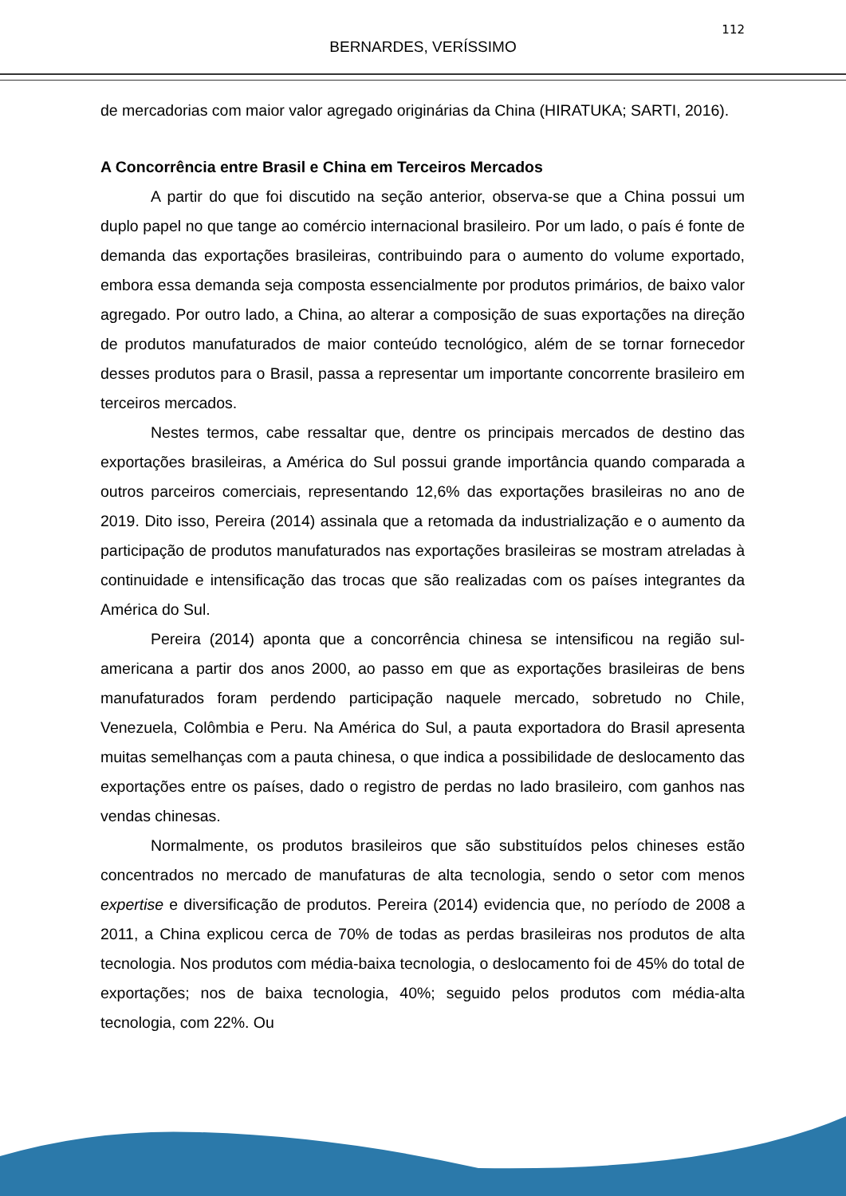112
BERNARDES, VERÍSSIMO
de mercadorias com maior valor agregado originárias da China (HIRATUKA; SARTI, 2016).
A Concorrência entre Brasil e China em Terceiros Mercados
A partir do que foi discutido na seção anterior, observa-se que a China possui um duplo papel no que tange ao comércio internacional brasileiro. Por um lado, o país é fonte de demanda das exportações brasileiras, contribuindo para o aumento do volume exportado, embora essa demanda seja composta essencialmente por produtos primários, de baixo valor agregado. Por outro lado, a China, ao alterar a composição de suas exportações na direção de produtos manufaturados de maior conteúdo tecnológico, além de se tornar fornecedor desses produtos para o Brasil, passa a representar um importante concorrente brasileiro em terceiros mercados.
Nestes termos, cabe ressaltar que, dentre os principais mercados de destino das exportações brasileiras, a América do Sul possui grande importância quando comparada a outros parceiros comerciais, representando 12,6% das exportações brasileiras no ano de 2019. Dito isso, Pereira (2014) assinala que a retomada da industrialização e o aumento da participação de produtos manufaturados nas exportações brasileiras se mostram atreladas à continuidade e intensificação das trocas que são realizadas com os países integrantes da América do Sul.
Pereira (2014) aponta que a concorrência chinesa se intensificou na região sul-americana a partir dos anos 2000, ao passo em que as exportações brasileiras de bens manufaturados foram perdendo participação naquele mercado, sobretudo no Chile, Venezuela, Colômbia e Peru. Na América do Sul, a pauta exportadora do Brasil apresenta muitas semelhanças com a pauta chinesa, o que indica a possibilidade de deslocamento das exportações entre os países, dado o registro de perdas no lado brasileiro, com ganhos nas vendas chinesas.
Normalmente, os produtos brasileiros que são substituídos pelos chineses estão concentrados no mercado de manufaturas de alta tecnologia, sendo o setor com menos expertise e diversificação de produtos. Pereira (2014) evidencia que, no período de 2008 a 2011, a China explicou cerca de 70% de todas as perdas brasileiras nos produtos de alta tecnologia. Nos produtos com média-baixa tecnologia, o deslocamento foi de 45% do total de exportações; nos de baixa tecnologia, 40%; seguido pelos produtos com média-alta tecnologia, com 22%. Ou